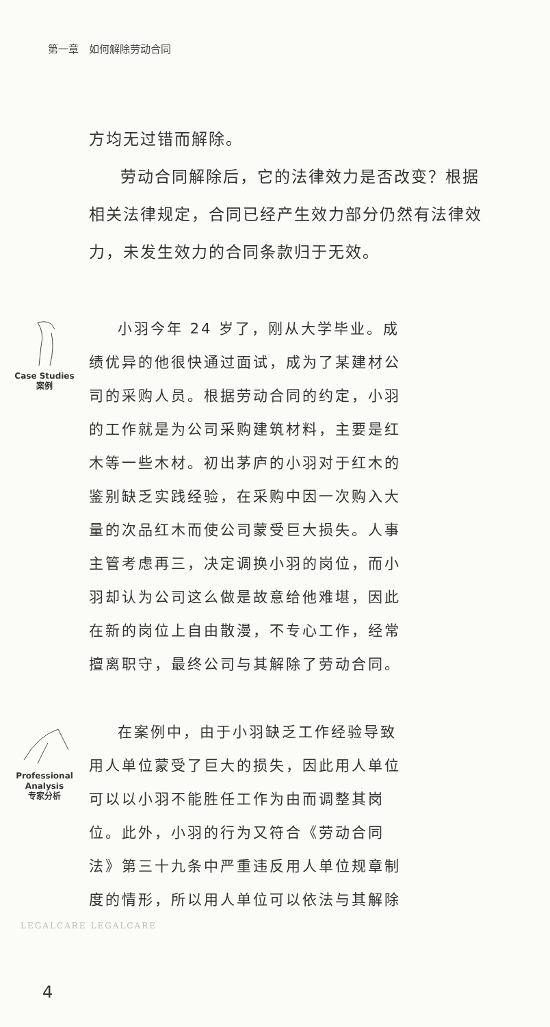第一章　如何解除劳动合同
方均无过错而解除。
劳动合同解除后，它的法律效力是否改变？根据相关法律规定，合同已经产生效力部分仍然有法律效力，未发生效力的合同条款归于无效。
Case Studies
案例
小羽今年 24 岁了，刚从大学毕业。成绩优异的他很快通过面试，成为了某建材公司的采购人员。根据劳动合同的约定，小羽的工作就是为公司采购建筑材料，主要是红木等一些木材。初出茅庐的小羽对于红木的鉴别缺乏实践经验，在采购中因一次购入大量的次品红木而使公司蒙受巨大损失。人事主管考虑再三，决定调换小羽的岗位，而小羽却认为公司这么做是故意给他难堪，因此在新的岗位上自由散漫，不专心工作，经常擅离职守，最终公司与其解除了劳动合同。
Professional
Analysis
专家分析
在案例中，由于小羽缺乏工作经验导致用人单位蒙受了巨大的损失，因此用人单位可以以小羽不能胜任工作为由而调整其岗位。此外，小羽的行为又符合《劳动合同法》第三十九条中严重违反用人单位规章制度的情形，所以用人单位可以依法与其解除
LEGALCARE LEGALCARE
4